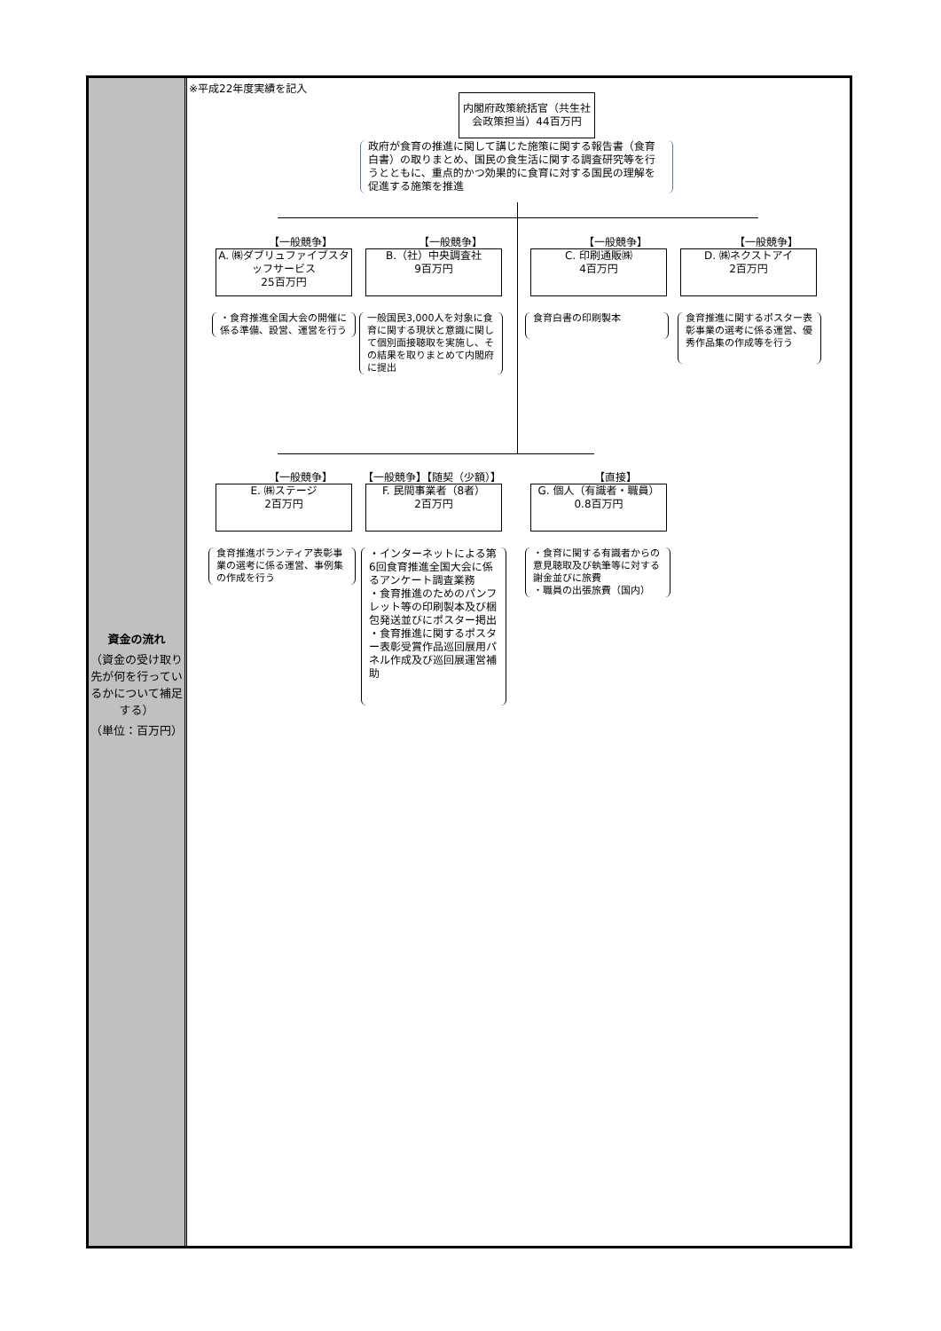資金の流れ
（資金の受け取り先が何を行っているかについて補足する）
（単位：百万円）
※平成22年度実績を記入
内閣府政策統括官（共生社会政策担当）44百万円
政府が食育の推進に関して講じた施策に関する報告書（食育白書）の取りまとめ、国民の食生活に関する調査研究等を行うとともに、重点的かつ効果的に食育に対する国民の理解を促進する施策を推進
【一般競争】
A. ㈱ダブリュファイブスタッフサービス
25百万円
【一般競争】
B.（社）中央調査社
9百万円
【一般競争】
C. 印刷通販㈱
4百万円
【一般競争】
D. ㈱ネクストアイ
2百万円
・食育推進全国大会の開催に係る準備、設営、運営を行う
一般国民3,000人を対象に食育に関する現状と意識に関して個別面接聴取を実施し、その結果を取りまとめて内閣府に提出
食育白書の印刷製本
食育推進に関するポスター表彰事業の選考に係る運営、優秀作品集の作成等を行う
【一般競争】
E. ㈱ステージ
2百万円
【一般競争】【随契（少額）】
F. 民間事業者（8者）
2百万円
【直接】
G. 個人（有識者・職員）
0.8百万円
食育推進ボランティア表彰事業の選考に係る運営、事例集の作成を行う
・インターネットによる第6回食育推進全国大会に係るアンケート調査業務
・食育推進のためのパンフレット等の印刷製本及び梱包発送並びにポスター掲出
・食育推進に関するポスター表彰受賞作品巡回展用パネル作成及び巡回展運営補助
・食育に関する有識者からの意見聴取及び執筆等に対する謝金並びに旅費
・職員の出張旅費（国内）